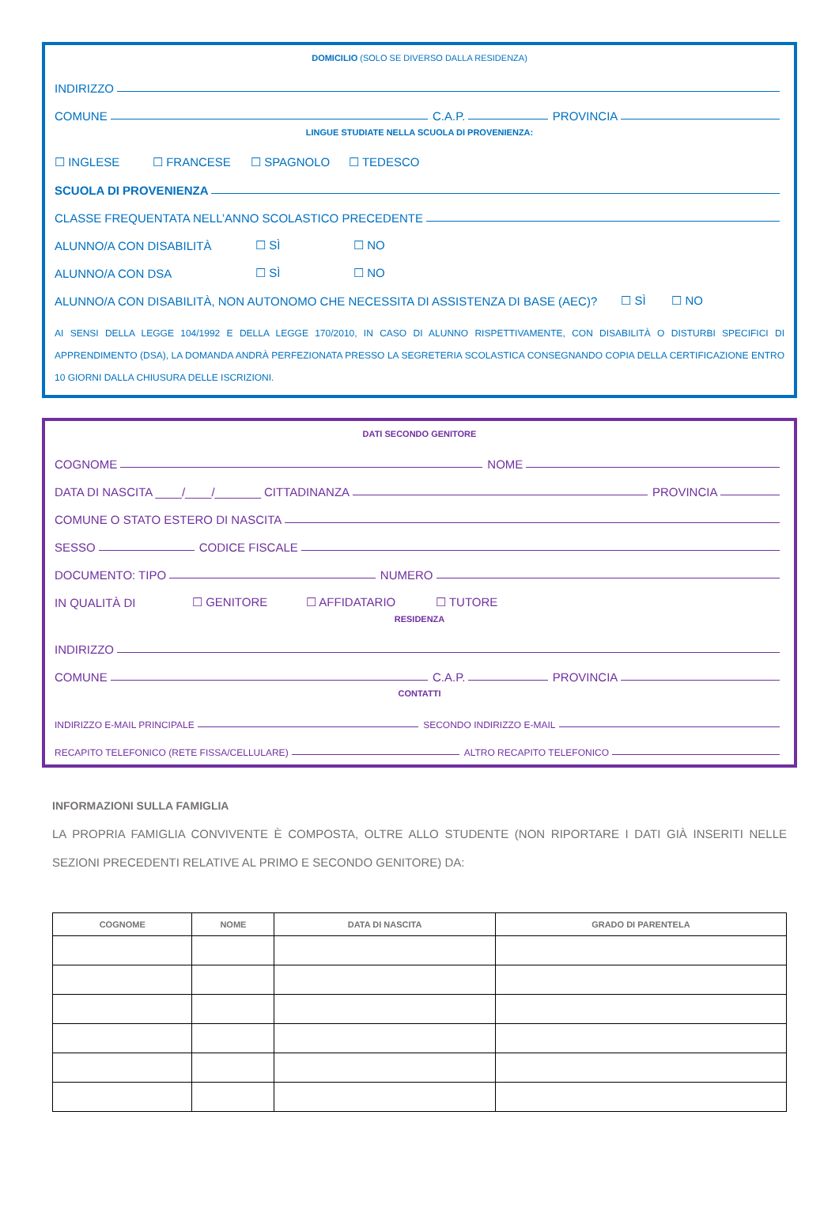DOMICILIO (SOLO SE DIVERSO DALLA RESIDENZA)
INDIRIZZO
COMUNE
C.A.P.
PROVINCIA
LINGUE STUDIATE NELLA SCUOLA DI PROVENIENZA:
☐ INGLESE ☐ FRANCESE ☐ SPAGNOLO ☐ TEDESCO
SCUOLA DI PROVENIENZA
CLASSE FREQUENTATA NELL’ANNO SCOLASTICO PRECEDENTE
ALUNNO/A CON DISABILITÀ ☐ SÌ ☐ NO
ALUNNO/A CON DSA ☐ SÌ ☐ NO
ALUNNO/A CON DISABILITÀ, NON AUTONOMO CHE NECESSITA DI ASSISTENZA DI BASE (AEC)? ☐ SÌ ☐ NO
AI SENSI DELLA LEGGE 104/1992 E DELLA LEGGE 170/2010, IN CASO DI ALUNNO RISPETTIVAMENTE, CON DISABILITÀ O DISTURBI SPECIFICI DI APPRENDIMENTO (DSA), LA DOMANDA ANDRÀ PERFEZIONATA PRESSO LA SEGRETERIA SCOLASTICA CONSEGNANDO COPIA DELLA CERTIFICAZIONE ENTRO 10 GIORNI DALLA CHIUSURA DELLE ISCRIZIONI.
DATI SECONDO GENITORE
COGNOME
NOME
DATA DI NASCITA ____/____/_______ CITTADINANZA
PROVINCIA
COMUNE O STATO ESTERO DI NASCITA
SESSO
CODICE FISCALE
DOCUMENTO: TIPO
NUMERO
IN QUALITÀ DI ☐ GENITORE ☐ AFFIDATARIO ☐ TUTORE
RESIDENZA
INDIRIZZO
COMUNE
C.A.P.
PROVINCIA
CONTATTI
INDIRIZZO E-MAIL PRINCIPALE
SECONDO INDIRIZZO E-MAIL
RECAPITO TELEFONICO (RETE FISSA/CELLULARE)
ALTRO RECAPITO TELEFONICO
INFORMAZIONI SULLA FAMIGLIA
LA PROPRIA FAMIGLIA CONVIVENTE È COMPOSTA, OLTRE ALLO STUDENTE (NON RIPORTARE I DATI GIÀ INSERITI NELLE SEZIONI PRECEDENTI RELATIVE AL PRIMO E SECONDO GENITORE) DA:
| COGNOME | NOME | DATA DI NASCITA | GRADO DI PARENTELA |
| --- | --- | --- | --- |